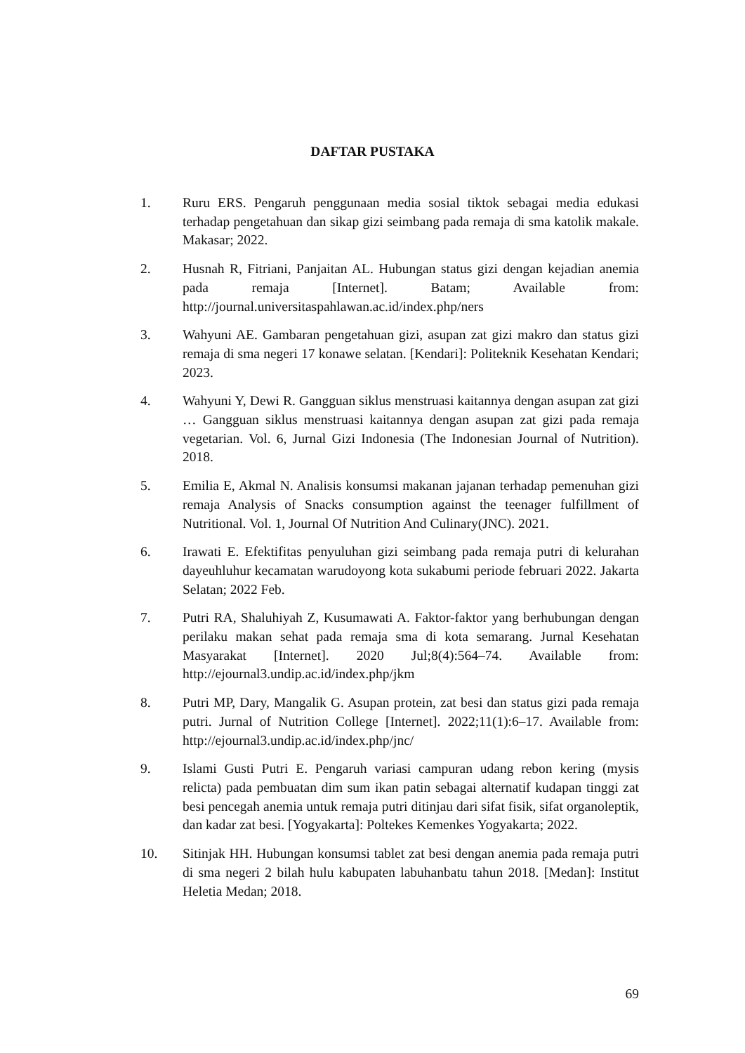DAFTAR PUSTAKA
1. Ruru ERS. Pengaruh penggunaan media sosial tiktok sebagai media edukasi terhadap pengetahuan dan sikap gizi seimbang pada remaja di sma katolik makale. Makasar; 2022.
2. Husnah R, Fitriani, Panjaitan AL. Hubungan status gizi dengan kejadian anemia pada remaja [Internet]. Batam; Available from: http://journal.universitaspahlawan.ac.id/index.php/ners
3. Wahyuni AE. Gambaran pengetahuan gizi, asupan zat gizi makro dan status gizi remaja di sma negeri 17 konawe selatan. [Kendari]: Politeknik Kesehatan Kendari; 2023.
4. Wahyuni Y, Dewi R. Gangguan siklus menstruasi kaitannya dengan asupan zat gizi … Gangguan siklus menstruasi kaitannya dengan asupan zat gizi pada remaja vegetarian. Vol. 6, Jurnal Gizi Indonesia (The Indonesian Journal of Nutrition). 2018.
5. Emilia E, Akmal N. Analisis konsumsi makanan jajanan terhadap pemenuhan gizi remaja Analysis of Snacks consumption against the teenager fulfillment of Nutritional. Vol. 1, Journal Of Nutrition And Culinary(JNC). 2021.
6. Irawati E. Efektifitas penyuluhan gizi seimbang pada remaja putri di kelurahan dayeuhluhur kecamatan warudoyong kota sukabumi periode februari 2022. Jakarta Selatan; 2022 Feb.
7. Putri RA, Shaluhiyah Z, Kusumawati A. Faktor-faktor yang berhubungan dengan perilaku makan sehat pada remaja sma di kota semarang. Jurnal Kesehatan Masyarakat [Internet]. 2020 Jul;8(4):564–74. Available from: http://ejournal3.undip.ac.id/index.php/jkm
8. Putri MP, Dary, Mangalik G. Asupan protein, zat besi dan status gizi pada remaja putri. Jurnal of Nutrition College [Internet]. 2022;11(1):6–17. Available from: http://ejournal3.undip.ac.id/index.php/jnc/
9. Islami Gusti Putri E. Pengaruh variasi campuran udang rebon kering (mysis relicta) pada pembuatan dim sum ikan patin sebagai alternatif kudapan tinggi zat besi pencegah anemia untuk remaja putri ditinjau dari sifat fisik, sifat organoleptik, dan kadar zat besi. [Yogyakarta]: Poltekes Kemenkes Yogyakarta; 2022.
10. Sitinjak HH. Hubungan konsumsi tablet zat besi dengan anemia pada remaja putri di sma negeri 2 bilah hulu kabupaten labuhanbatu tahun 2018. [Medan]: Institut Heletia Medan; 2018.
69